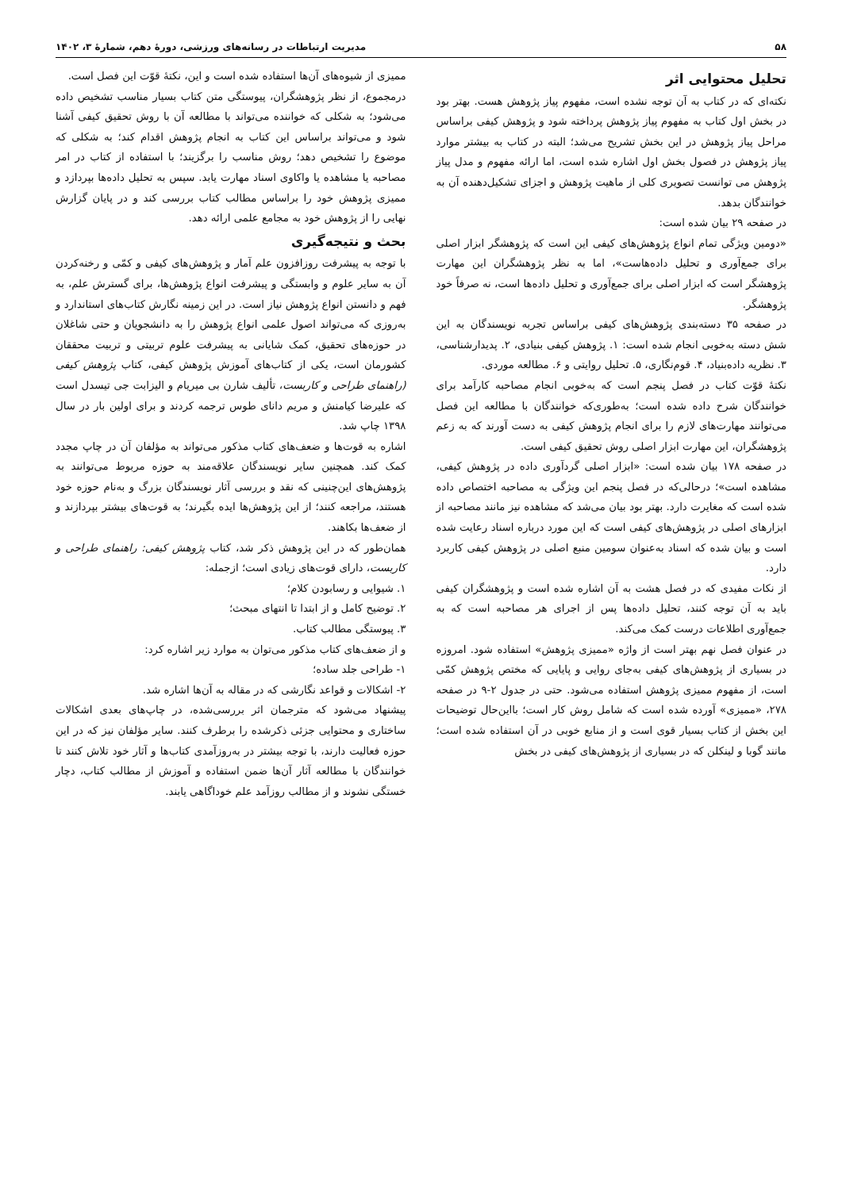۵۸ مدیریت ارتباطات در رسانه‌های ورزشی، دورهٔ دهم، شمارهٔ ۳، ۱۴۰۲
تحلیل محتوایی اثر
نکته‌ای که در کتاب به آن توجه نشده است، مفهوم پیاز پژوهش هست. بهتر بود در بخش اول کتاب به مفهوم پیاز پژوهش پرداخته شود و پژوهش کیفی براساس مراحل پیاز پژوهش در این بخش تشریح می‌شد؛ البته در کتاب به بیشتر موارد پیاز پژوهش در فصول بخش اول اشاره شده است، اما ارائه مفهوم و مدل پیاز پژوهش می توانست تصویری کلی از ماهیت پژوهش و اجزای تشکیل‌دهنده آن به خوانندگان بدهد.
در صفحه ۲۹ بیان شده است:
«دومین ویژگی تمام انواع پژوهش‌های کیفی این است که پژوهشگر ابزار اصلی برای جمع‌آوری و تحلیل داده‌هاست»، اما به نظر پژوهشگران این مهارت پژوهشگر است که ابزار اصلی برای جمع‌آوری و تحلیل داده‌ها است، نه صرفاً خود پژوهشگر.
در صفحه ۳۵ دسته‌بندی پژوهش‌های کیفی براساس تجربه نویسندگان به این شش دسته به‌خوبی انجام شده است: ۱. پژوهش کیفی بنیادی، ۲. پدیدارشناسی، ۳. نظریه داده‌بنیاد، ۴. قوم‌نگاری، ۵. تحلیل روایتی و ۶. مطالعه موردی.
نکتهٔ قوّت کتاب در فصل پنجم است که به‌خوبی انجام مصاحبه کارآمد برای خوانندگان شرح داده شده است؛ به‌طوری‌که خوانندگان با مطالعه این فصل می‌توانند مهارت‌های لازم را برای انجام پژوهش کیفی به دست آورند که به زعم پژوهشگران، این مهارت ابزار اصلی روش تحقیق کیفی است.
در صفحه ۱۷۸ بیان شده است: «ابزار اصلی گردآوری داده در پژوهش کیفی، مشاهده است»؛ درحالی‌که در فصل پنجم این ویژگی به مصاحبه اختصاص داده شده است که مغایرت دارد. بهتر بود بیان می‌شد که مشاهده نیز مانند مصاحبه از ابزارهای اصلی در پژوهش‌های کیفی است که این مورد درباره اسناد رعایت شده است و بیان شده که اسناد به‌عنوان سومین منبع اصلی در پژوهش کیفی کاربرد دارد.
از نکات مفیدی که در فصل هشت به آن اشاره شده است و پژوهشگران کیفی باید به آن توجه کنند، تحلیل داده‌ها پس از اجرای هر مصاحبه است که به جمع‌آوری اطلاعات درست کمک می‌کند.
در عنوان فصل نهم بهتر است از واژه «ممیزی پژوهش» استفاده شود. امروزه در بسیاری از پژوهش‌های کیفی به‌جای روایی و پایایی که مختص پژوهش کمّی است، از مفهوم ممیزی پژوهش استفاده می‌شود. حتی در جدول ۲-۹ در صفحه ۲۷۸، «ممیزی» آورده شده است که شامل روش کار است؛ بااین‌حال توضیحات این بخش از کتاب بسیار قوی است و از منابع خوبی در آن استفاده شده است؛ مانند گوبا و لینکلن که در بسیاری از پژوهش‌های کیفی در بخش
ممیزی از شیوه‌های آن‌ها استفاده شده است و این، نکتهٔ قوّت این فصل است.
درمجموع، از نظر پژوهشگران، پیوستگی متن کتاب بسیار مناسب تشخیص داده می‌شود؛ به شکلی که خواننده می‌تواند با مطالعه آن با روش تحقیق کیفی آشنا شود و می‌تواند براساس این کتاب به انجام پژوهش اقدام کند؛ به شکلی که موضوع را تشخیص دهد؛ روش مناسب را برگزیند؛ با استفاده از کتاب در امر مصاحبه یا مشاهده یا واکاوی اسناد مهارت یابد. سپس به تحلیل داده‌ها بپردازد و ممیزی پژوهش خود را براساس مطالب کتاب بررسی کند و در پایان گزارش نهایی را از پژوهش خود به مجامع علمی ارائه دهد.
بحث و نتیجه‌گیری
با توجه به پیشرفت روزافزون علم آمار و پژوهش‌های کیفی و کمّی و رخنه‌کردن آن به سایر علوم و وابستگی و پیشرفت انواع پژوهش‌ها، برای گسترش علم، به فهم و دانستن انواع پژوهش نیاز است. در این زمینه نگارش کتاب‌های استاندارد و به‌روزی که می‌تواند اصول علمی انواع پژوهش را به دانشجویان و حتی شاغلان در حوزه‌های تحقیق، کمک شایانی به پیشرفت علوم تربیتی و تربیت محققان کشورمان است، یکی از کتاب‌های آموزش پژوهش کیفی، کتاب پژوهش کیفی (راهنمای طراحی و کاربست، تألیف شارن بی میریام و الیزابت جی تیسدل است که علیرضا کیامنش و مریم دانای طوس ترجمه کردند و برای اولین بار در سال ۱۳۹۸ چاپ شد.
اشاره به قوت‌ها و ضعف‌های کتاب مذکور می‌تواند به مؤلفان آن در چاپ مجدد کمک کند. همچنین سایر نویسندگان علاقه‌مند به حوزه مربوط می‌توانند به پژوهش‌های این‌چنینی که نقد و بررسی آثار نویسندگان بزرگ و به‌نام حوزه خود هستند، مراجعه کنند؛ از این پژوهش‌ها ایده بگیرند؛ به قوت‌های بیشتر بپردازند و از ضعف‌ها بکاهند.
همان‌طور که در این پژوهش ذکر شد، کتاب پژوهش کیفی: راهنمای طراحی و کاربست، دارای قوت‌های زیادی است؛ ازجمله:
۱. شیوایی و رسابودن کلام؛
۲. توضیح کامل و از ابتدا تا انتهای مبحث؛
۳. پیوستگی مطالب کتاب.
و از ضعف‌های کتاب مذکور می‌توان به موارد زیر اشاره کرد:
۱- طراحی جلد ساده؛
۲- اشکالات و قواعد نگارشی که در مقاله به آن‌ها اشاره شد.
پیشنهاد می‌شود که مترجمان اثر بررسی‌شده، در چاپ‌های بعدی اشکالات ساختاری و محتوایی جزئی ذکرشده را برطرف کنند. سایر مؤلفان نیز که در این حوزه فعالیت دارند، با توجه بیشتر در به‌روزآمدی کتاب‌ها و آثار خود تلاش کنند تا خوانندگان با مطالعه آثار آن‌ها ضمن استفاده و آموزش از مطالب کتاب، دچار خستگی نشوند و از مطالب روزآمد علم خوداگاهی یابند.